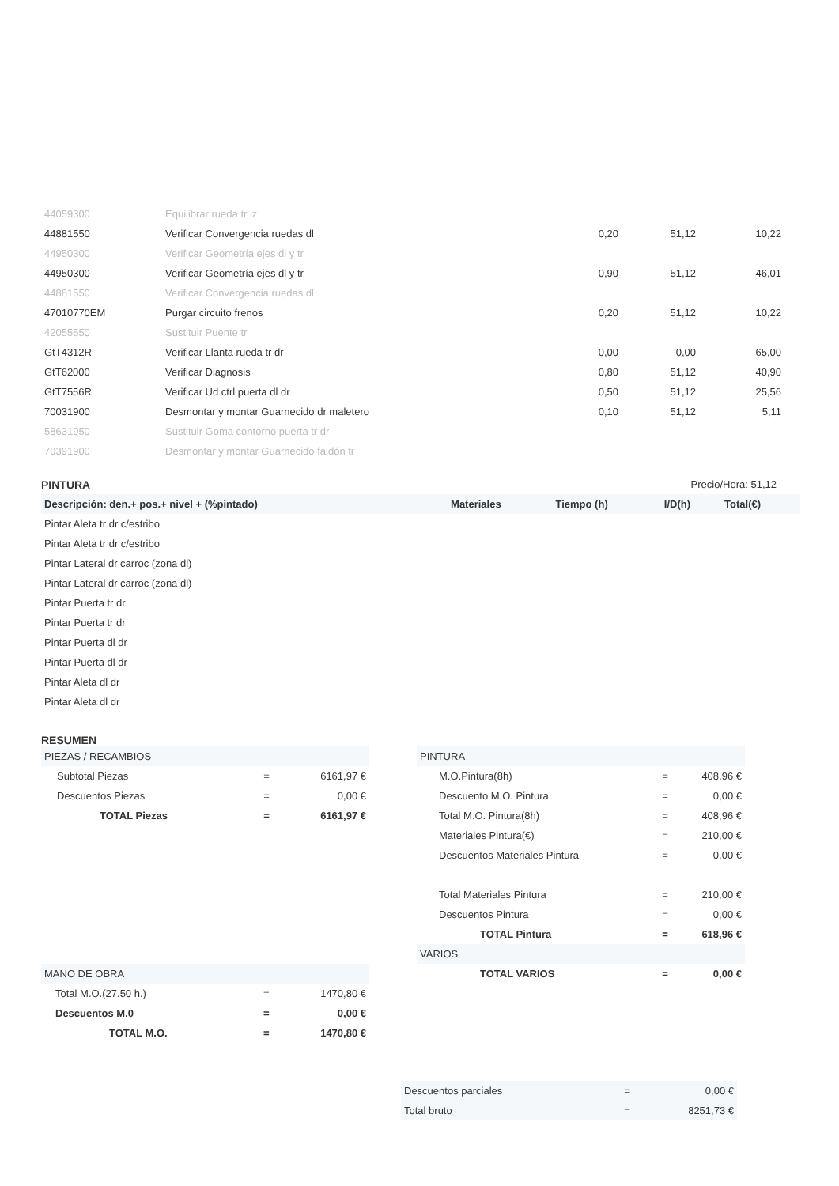| 44059300 | Equilibrar rueda tr iz | | | |
| 44881550 | Verificar Convergencia ruedas dl | 0,20 | 51,12 | 10,22 |
| 44950300 | Verificar Geometría ejes dl y tr | | | |
| 44950300 | Verificar Geometría ejes dl y tr | 0,90 | 51,12 | 46,01 |
| 44881550 | Verificar Convergencia ruedas dl | | | |
| 47010770EM | Purgar circuito frenos | 0,20 | 51,12 | 10,22 |
| 42055550 | Sustituir Puente tr | | | |
| GtT4312R | Verificar Llanta rueda tr dr | 0,00 | 0,00 | 65,00 |
| GtT62000 | Verificar Diagnosis | 0,80 | 51,12 | 40,90 |
| GtT7556R | Verificar Ud ctrl puerta dl dr | 0,50 | 51,12 | 25,56 |
| 70031900 | Desmontar y montar Guarnecido dr maletero | 0,10 | 51,12 | 5,11 |
| 58631950 | Sustituir Goma contorno puerta tr dr | | | |
| 70391900 | Desmontar y montar Guarnecido faldón tr | | | |
PINTURA Precio/Hora: 51,12
| Descripción: den.+ pos.+ nivel + (%pintado) | Materiales | Tiempo (h) | I/D(h) | Total(€) |
| --- | --- | --- | --- | --- |
| Pintar Aleta tr dr c/estribo | | | | |
| Pintar Aleta tr dr c/estribo | | | | |
| Pintar Lateral dr carroc (zona dl) | | | | |
| Pintar Lateral dr carroc (zona dl) | | | | |
| Pintar Puerta tr dr | | | | |
| Pintar Puerta tr dr | | | | |
| Pintar Puerta dl dr | | | | |
| Pintar Puerta dl dr | | | | |
| Pintar Aleta dl dr | | | | |
| Pintar Aleta dl dr | | | | |
RESUMEN
| PIEZAS / RECAMBIOS | | |
| Subtotal Piezas | = | 6161,97 € |
| Descuentos Piezas | = | 0,00 € |
| TOTAL Piezas | = | 6161,97 € |
| MANO DE OBRA | | |
| Total M.O.(27.50 h.) | = | 1470,80 € |
| Descuentos M.0 | = | 0,00 € |
| TOTAL M.O. | = | 1470,80 € |
| PINTURA | | |
| M.O.Pintura(8h) | = | 408,96 € |
| Descuento M.O. Pintura | = | 0,00 € |
| Total M.O. Pintura(8h) | = | 408,96 € |
| Materiales Pintura(€) | = | 210,00 € |
| Descuentos Materiales Pintura | = | 0,00 € |
| Total Materiales Pintura | = | 210,00 € |
| Descuentos Pintura | = | 0,00 € |
| TOTAL Pintura | = | 618,96 € |
| VARIOS | | |
| TOTAL VARIOS | = | 0,00 € |
| Descuentos parciales | = | 0,00 € |
| Total bruto | = | 8251,73 € |